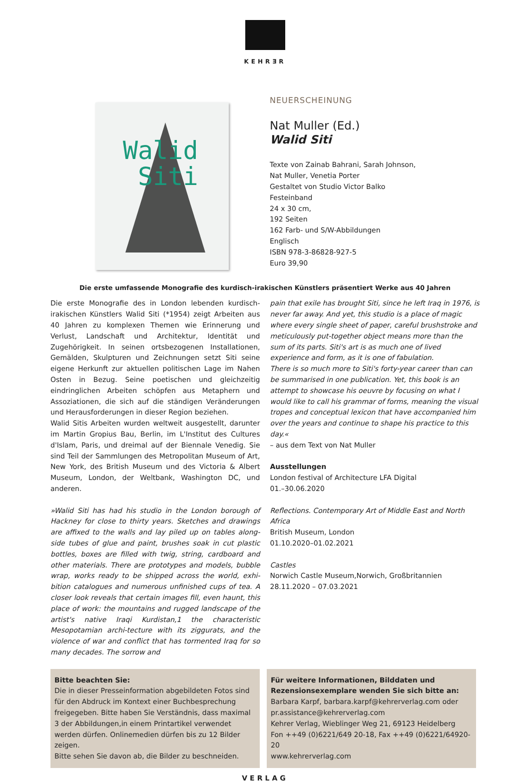KEHRƎR
Walid
Siti
NEUERSCHEINUNG
Nat Muller (Ed.)
Walid Siti
Texte von Zainab Bahrani, Sarah Johnson,
Nat Muller, Venetia Porter
Gestaltet von Studio Victor Balko
Festeinband
24 x 30 cm,
192 Seiten
162 Farb- und S/W-Abbildungen
Englisch
ISBN 978-3-86828-927-5
Euro 39,90
Die erste umfassende Monografie des kurdisch-irakischen Künstlers präsentiert Werke aus 40 Jahren
Die erste Monografie des in London lebenden kurdisch-irakischen Künstlers Walid Siti (*1954) zeigt Arbeiten aus 40 Jahren zu komplexen Themen wie Erinnerung und Verlust, Landschaft und Architektur, Identität und Zugehörigkeit. In seinen ortsbezogenen Installationen, Gemälden, Skulpturen und Zeichnungen setzt Siti seine eigene Herkunft zur aktuellen politischen Lage im Nahen Osten in Bezug. Seine poetischen und gleichzeitig eindringlichen Arbeiten schöpfen aus Metaphern und Assoziationen, die sich auf die ständigen Veränderungen und Herausforderungen in dieser Region beziehen.
Walid Sitis Arbeiten wurden weltweit ausgestellt, darunter im Martin Gropius Bau, Berlin, im L'Institut des Cultures d'Islam, Paris, und dreimal auf der Biennale Venedig. Sie sind Teil der Sammlungen des Metropolitan Museum of Art, New York, des British Museum und des Victoria & Albert Museum, London, der Weltbank, Washington DC, und anderen.
»Walid Siti has had his studio in the London borough of Hackney for close to thirty years. Sketches and drawings are affixed to the walls and lay piled up on tables along-side tubes of glue and paint, brushes soak in cut plastic bottles, boxes are filled with twig, string, cardboard and other materials. There are prototypes and models, bubble wrap, works ready to be shipped across the world, exhi-bition catalogues and numerous unfinished cups of tea. A closer look reveals that certain images fill, even haunt, this place of work: the mountains and rugged landscape of the artist's native Iraqi Kurdistan,1 the characteristic Mesopotamian archi-tecture with its ziggurats, and the violence of war and conflict that has tormented Iraq for so many decades. The sorrow and
pain that exile has brought Siti, since he left Iraq in 1976, is never far away. And yet, this studio is a place of magic where every single sheet of paper, careful brushstroke and meticulously put-together object means more than the sum of its parts. Siti's art is as much one of lived experience and form, as it is one of fabulation.
There is so much more to Siti's forty-year career than can be summarised in one publication. Yet, this book is an attempt to showcase his oeuvre by focusing on what I would like to call his grammar of forms, meaning the visual tropes and conceptual lexicon that have accompanied him over the years and continue to shape his practice to this day.«
– aus dem Text von Nat Muller
Ausstellungen
London festival of Architecture LFA Digital
01.–30.06.2020
Reflections. Contemporary Art of Middle East and North Africa
British Museum, London
01.10.2020–01.02.2021
Castles
Norwich Castle Museum,Norwich, Großbritannien
28.11.2020 – 07.03.2021
Bitte beachten Sie:
Die in dieser Presseinformation abgebildeten Fotos sind für den Abdruck im Kontext einer Buchbesprechung freigegeben. Bitte haben Sie Verständnis, dass maximal 3 der Abbildungen,in einem Printartikel verwendet werden dürfen. Onlinemedien dürfen bis zu 12 Bilder zeigen.
Bitte sehen Sie davon ab, die Bilder zu beschneiden.
Für weitere Informationen, Bilddaten und Rezensionsexemplare wenden Sie sich bitte an:
Barbara Karpf, barbara.karpf@kehrerverlag.com oder pr.assistance@kehrerverlag.com
Kehrer Verlag, Wieblinger Weg 21, 69123 Heidelberg
Fon ++49 (0)6221/649 20-18, Fax ++49 (0)6221/64920-20
www.kehrerverlag.com
VERLAG